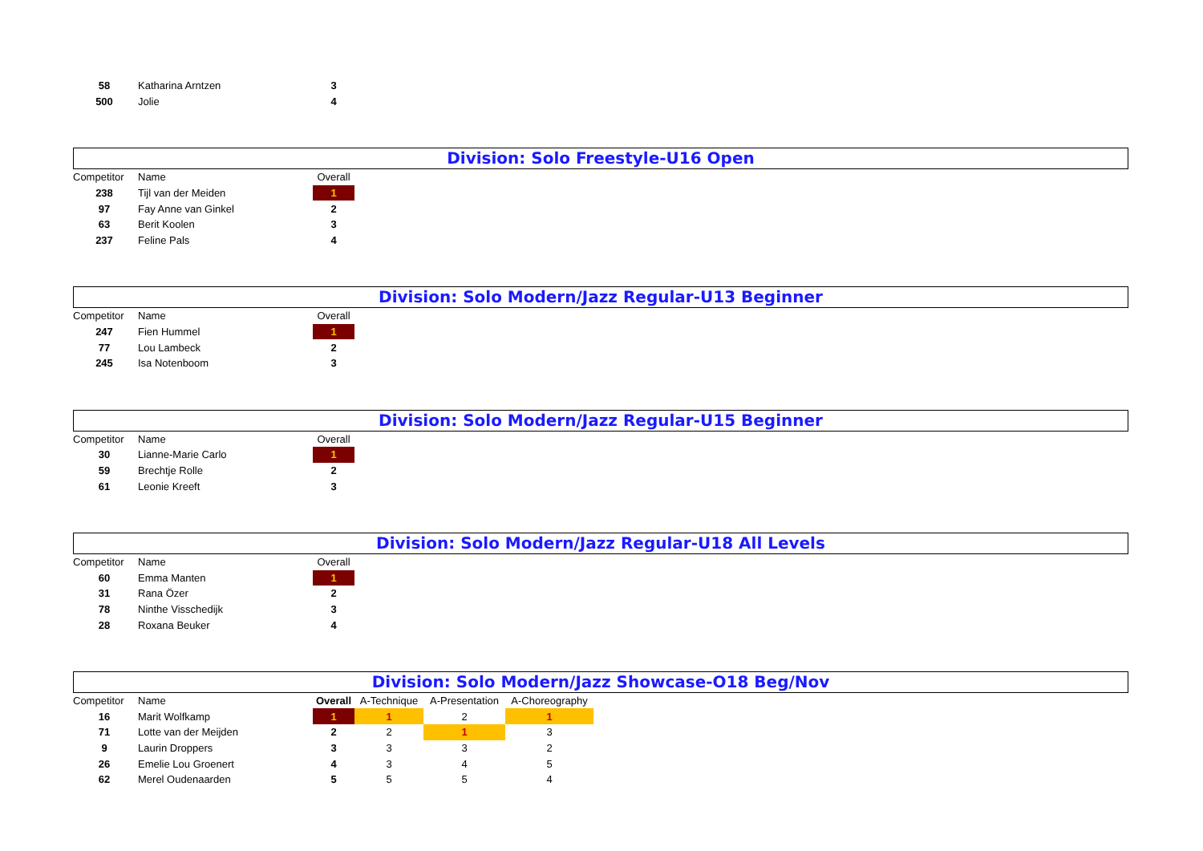| 58 | Katharina Arntzen | 3 |
| 500 | Jolie | 4 |
Division: Solo Freestyle-U16 Open
| Competitor | Name | Overall |
| --- | --- | --- |
| 238 | Tijl van der Meiden | 1 |
| 97 | Fay Anne van Ginkel | 2 |
| 63 | Berit Koolen | 3 |
| 237 | Feline Pals | 4 |
Division: Solo Modern/Jazz Regular-U13 Beginner
| Competitor | Name | Overall |
| --- | --- | --- |
| 247 | Fien Hummel | 1 |
| 77 | Lou Lambeck | 2 |
| 245 | Isa Notenboom | 3 |
Division: Solo Modern/Jazz Regular-U15 Beginner
| Competitor | Name | Overall |
| --- | --- | --- |
| 30 | Lianne-Marie Carlo | 1 |
| 59 | Brechtje Rolle | 2 |
| 61 | Leonie Kreeft | 3 |
Division: Solo Modern/Jazz Regular-U18 All Levels
| Competitor | Name | Overall |
| --- | --- | --- |
| 60 | Emma Manten | 1 |
| 31 | Rana Özer | 2 |
| 78 | Ninthe Visschedijk | 3 |
| 28 | Roxana Beuker | 4 |
Division: Solo Modern/Jazz Showcase-O18 Beg/Nov
| Competitor | Name | Overall | A-Technique | A-Presentation | A-Choreography |
| --- | --- | --- | --- | --- | --- |
| 16 | Marit Wolfkamp | 1 | 1 | 2 | 1 |
| 71 | Lotte van der Meijden | 2 | 2 | 1 | 3 |
| 9 | Laurin Droppers | 3 | 3 | 3 | 2 |
| 26 | Emelie Lou Groenert | 4 | 3 | 4 | 5 |
| 62 | Merel Oudenaarden | 5 | 5 | 5 | 4 |